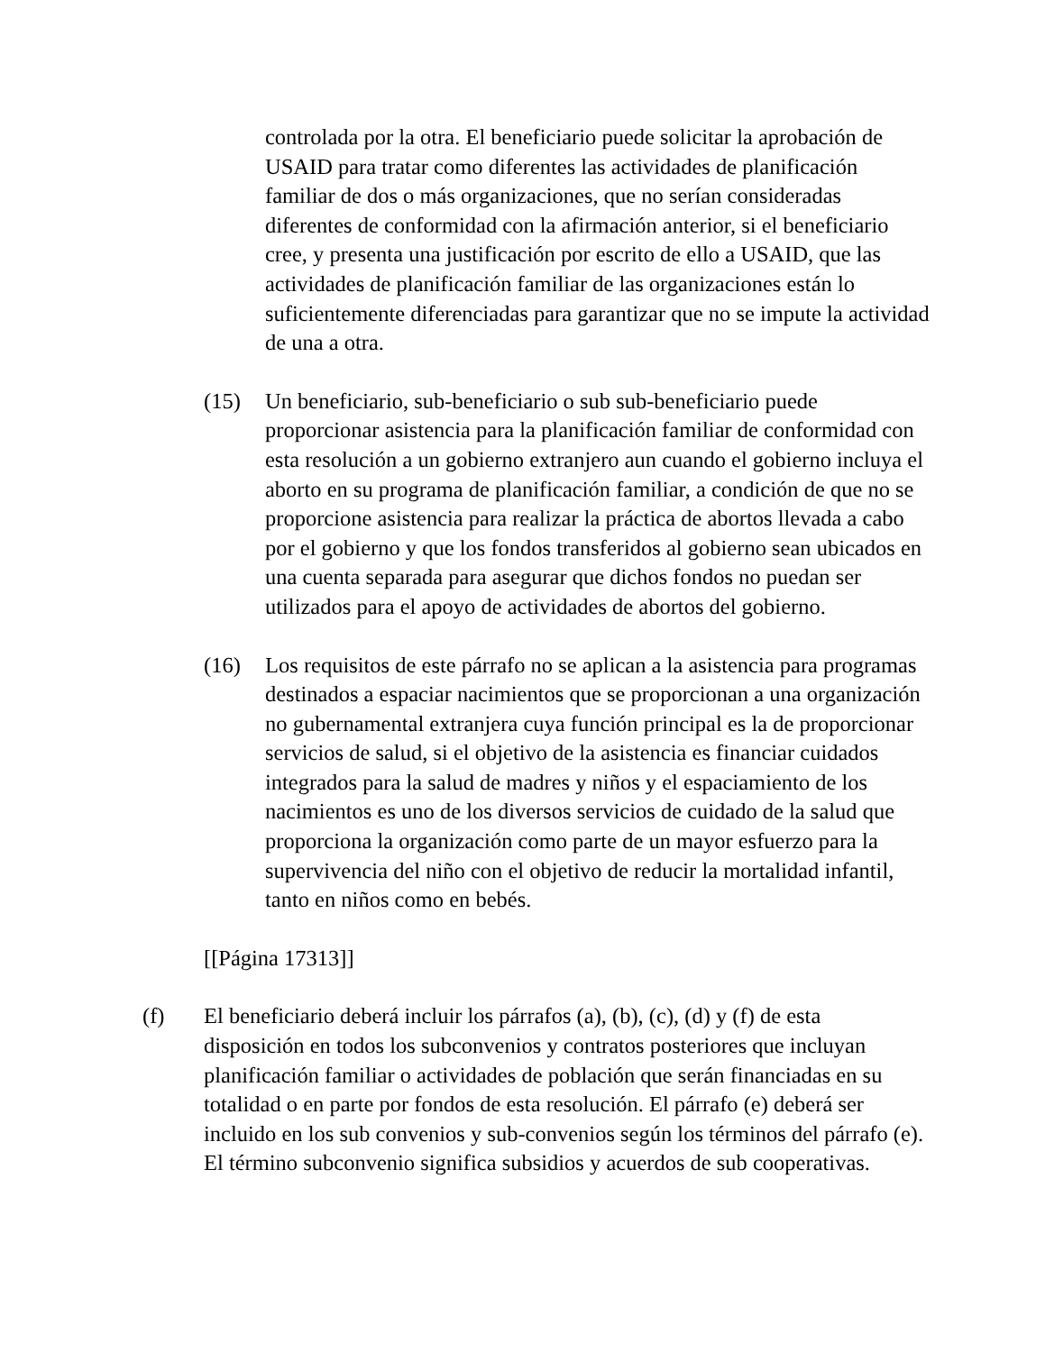controlada por la otra. El beneficiario puede solicitar la aprobación de USAID para tratar como diferentes las actividades de planificación familiar de dos o más organizaciones, que no serían consideradas diferentes de conformidad con la afirmación anterior, si el beneficiario cree, y presenta una justificación por escrito de ello a USAID, que las actividades de planificación familiar de las organizaciones están lo suficientemente diferenciadas para garantizar que no se impute la actividad de una a otra.
(15) Un beneficiario, sub-beneficiario o sub sub-beneficiario puede proporcionar asistencia para la planificación familiar de conformidad con esta resolución a un gobierno extranjero aun cuando el gobierno incluya el aborto en su programa de planificación familiar, a condición de que no se proporcione asistencia para realizar la práctica de abortos llevada a cabo por el gobierno y que los fondos transferidos al gobierno sean ubicados en una cuenta separada para asegurar que dichos fondos no puedan ser utilizados para el apoyo de actividades de abortos del gobierno.
(16) Los requisitos de este párrafo no se aplican a la asistencia para programas destinados a espaciar nacimientos que se proporcionan a una organización no gubernamental extranjera cuya función principal es la de proporcionar servicios de salud, si el objetivo de la asistencia es financiar cuidados integrados para la salud de madres y niños y el espaciamiento de los nacimientos es uno de los diversos servicios de cuidado de la salud que proporciona la organización como parte de un mayor esfuerzo para la supervivencia del niño con el objetivo de reducir la mortalidad infantil, tanto en niños como en bebés.
[[Página 17313]]
(f) El beneficiario deberá incluir los párrafos (a), (b), (c), (d) y (f) de esta disposición en todos los subconvenios y contratos posteriores que incluyan planificación familiar o actividades de población que serán financiadas en su totalidad o en parte por fondos de esta resolución. El párrafo (e) deberá ser incluido en los sub convenios y sub-convenios según los términos del párrafo (e). El término subconvenio significa subsidios y acuerdos de sub cooperativas.